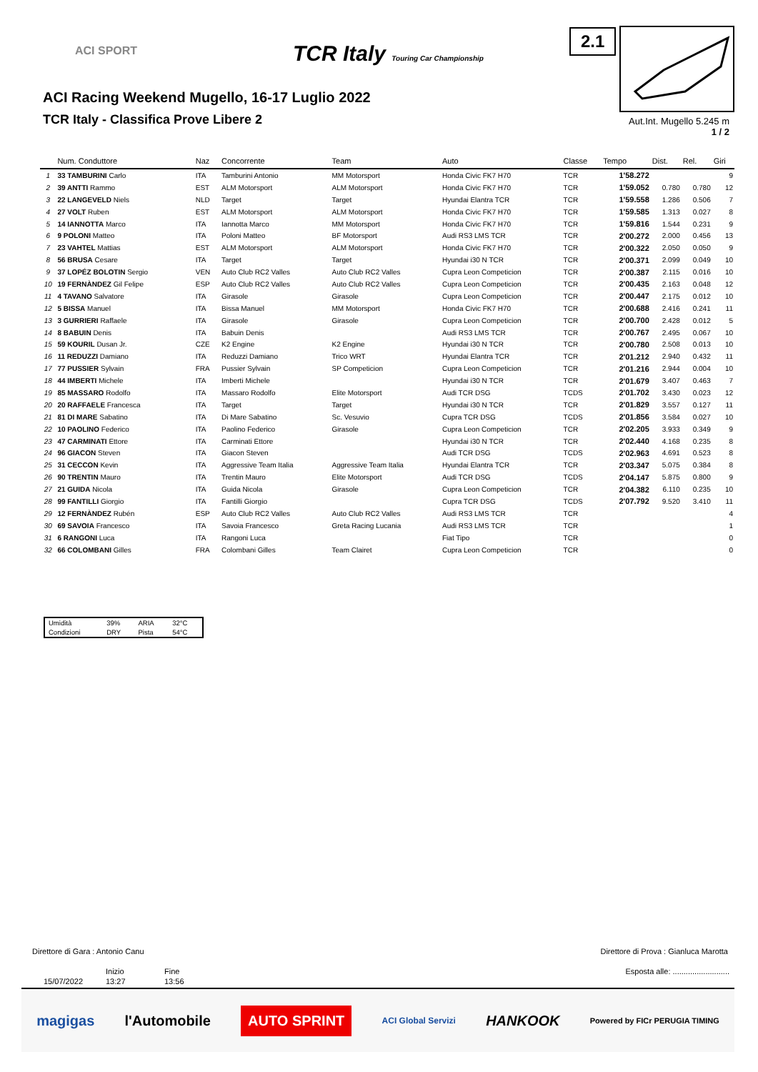ACI SPORT
TCR Italy Touring Car Championship
2.1
ACI Racing Weekend Mugello, 16-17 Luglio 2022
TCR Italy - Classifica Prove Libere 2
Aut.Int. Mugello 5.245 m
1 / 2
| | Num. Conduttore | Naz | Concorrente | Team | Auto | Classe | Tempo | Dist. | Rel. | Giri |
| --- | --- | --- | --- | --- | --- | --- | --- | --- | --- | --- |
| 1 | 33 TAMBURINI Carlo | ITA | Tamburini Antonio | MM Motorsport | Honda Civic FK7 H70 | TCR | 1'58.272 | | | 9 |
| 2 | 39 ANTTI Rammo | EST | ALM Motorsport | ALM Motorsport | Honda Civic FK7 H70 | TCR | 1'59.052 | 0.780 | 0.780 | 12 |
| 3 | 22 LANGEVELD Niels | NLD | Target | Target | Hyundai Elantra TCR | TCR | 1'59.558 | 1.286 | 0.506 | 7 |
| 4 | 27 VOLT Ruben | EST | ALM Motorsport | ALM Motorsport | Honda Civic FK7 H70 | TCR | 1'59.585 | 1.313 | 0.027 | 8 |
| 5 | 14 IANNOTTA Marco | ITA | Iannotta Marco | MM Motorsport | Honda Civic FK7 H70 | TCR | 1'59.816 | 1.544 | 0.231 | 9 |
| 6 | 9 POLONI Matteo | ITA | Poloni Matteo | BF Motorsport | Audi RS3 LMS TCR | TCR | 2'00.272 | 2.000 | 0.456 | 13 |
| 7 | 23 VAHTEL Mattias | EST | ALM Motorsport | ALM Motorsport | Honda Civic FK7 H70 | TCR | 2'00.322 | 2.050 | 0.050 | 9 |
| 8 | 56 BRUSA Cesare | ITA | Target | Target | Hyundai i30 N TCR | TCR | 2'00.371 | 2.099 | 0.049 | 10 |
| 9 | 37 LOPÉZ BOLOTIN Sergio | VEN | Auto Club RC2 Valles | Auto Club RC2 Valles | Cupra Leon Competicion | TCR | 2'00.387 | 2.115 | 0.016 | 10 |
| 10 | 19 FERNÀNDEZ Gil Felipe | ESP | Auto Club RC2 Valles | Auto Club RC2 Valles | Cupra Leon Competicion | TCR | 2'00.435 | 2.163 | 0.048 | 12 |
| 11 | 4 TAVANO Salvatore | ITA | Girasole | Girasole | Cupra Leon Competicion | TCR | 2'00.447 | 2.175 | 0.012 | 10 |
| 12 | 5 BISSA Manuel | ITA | Bissa Manuel | MM Motorsport | Honda Civic FK7 H70 | TCR | 2'00.688 | 2.416 | 0.241 | 11 |
| 13 | 3 GURRIERI Raffaele | ITA | Girasole | Girasole | Cupra Leon Competicion | TCR | 2'00.700 | 2.428 | 0.012 | 5 |
| 14 | 8 BABUIN Denis | ITA | Babuin Denis | | Audi RS3 LMS TCR | TCR | 2'00.767 | 2.495 | 0.067 | 10 |
| 15 | 59 KOURIL Dusan Jr. | CZE | K2 Engine | K2 Engine | Hyundai i30 N TCR | TCR | 2'00.780 | 2.508 | 0.013 | 10 |
| 16 | 11 REDUZZI Damiano | ITA | Reduzzi Damiano | Trico WRT | Hyundai Elantra TCR | TCR | 2'01.212 | 2.940 | 0.432 | 11 |
| 17 | 77 PUSSIER Sylvain | FRA | Pussier Sylvain | SP Competicion | Cupra Leon Competicion | TCR | 2'01.216 | 2.944 | 0.004 | 10 |
| 18 | 44 IMBERTI Michele | ITA | Imberti Michele | | Hyundai i30 N TCR | TCR | 2'01.679 | 3.407 | 0.463 | 7 |
| 19 | 85 MASSARO Rodolfo | ITA | Massaro Rodolfo | Elite Motorsport | Audi TCR DSG | TCDS | 2'01.702 | 3.430 | 0.023 | 12 |
| 20 | 20 RAFFAELE Francesca | ITA | Target | Target | Hyundai i30 N TCR | TCR | 2'01.829 | 3.557 | 0.127 | 11 |
| 21 | 81 DI MARE Sabatino | ITA | Di Mare Sabatino | Sc. Vesuvio | Cupra TCR DSG | TCDS | 2'01.856 | 3.584 | 0.027 | 10 |
| 22 | 10 PAOLINO Federico | ITA | Paolino Federico | Girasole | Cupra Leon Competicion | TCR | 2'02.205 | 3.933 | 0.349 | 9 |
| 23 | 47 CARMINATI Ettore | ITA | Carminati Ettore | | Hyundai i30 N TCR | TCR | 2'02.440 | 4.168 | 0.235 | 8 |
| 24 | 96 GIACON Steven | ITA | Giacon Steven | | Audi TCR DSG | TCDS | 2'02.963 | 4.691 | 0.523 | 8 |
| 25 | 31 CECCON Kevin | ITA | Aggressive Team Italia | Aggressive Team Italia | Hyundai Elantra TCR | TCR | 2'03.347 | 5.075 | 0.384 | 8 |
| 26 | 90 TRENTIN Mauro | ITA | Trentin Mauro | Elite Motorsport | Audi TCR DSG | TCDS | 2'04.147 | 5.875 | 0.800 | 9 |
| 27 | 21 GUIDA Nicola | ITA | Guida Nicola | Girasole | Cupra Leon Competicion | TCR | 2'04.382 | 6.110 | 0.235 | 10 |
| 28 | 99 FANTILLI Giorgio | ITA | Fantilli Giorgio | | Cupra TCR DSG | TCDS | 2'07.792 | 9.520 | 3.410 | 11 |
| 29 | 12 FERNÀNDEZ Rubén | ESP | Auto Club RC2 Valles | Auto Club RC2 Valles | Audi RS3 LMS TCR | TCR | | | | 4 |
| 30 | 69 SAVOIA Francesco | ITA | Savoia Francesco | Greta Racing Lucania | Audi RS3 LMS TCR | TCR | | | | 1 |
| 31 | 6 RANGONI Luca | ITA | Rangoni Luca | | Fiat Tipo | TCR | | | | 0 |
| 32 | 66 COLOMBANI Gilles | FRA | Colombani Gilles | Team Clairet | Cupra Leon Competicion | TCR | | | | 0 |
| Umidità | 39% | ARIA | 32°C |
| Condizioni | DRY | Pista | 54°C |
Direttore di Gara : Antonio Canu
Direttore di Prova : Gianluca Marotta
| | Inizio | Fine |
| 15/07/2022 | 13:27 | 13:56 |
Esposta alle: ..........................
magigas l'Automobile AUTO SPRINT ACI Global Servizi HANKOOK Powered by FICr PERUGIA TIMING